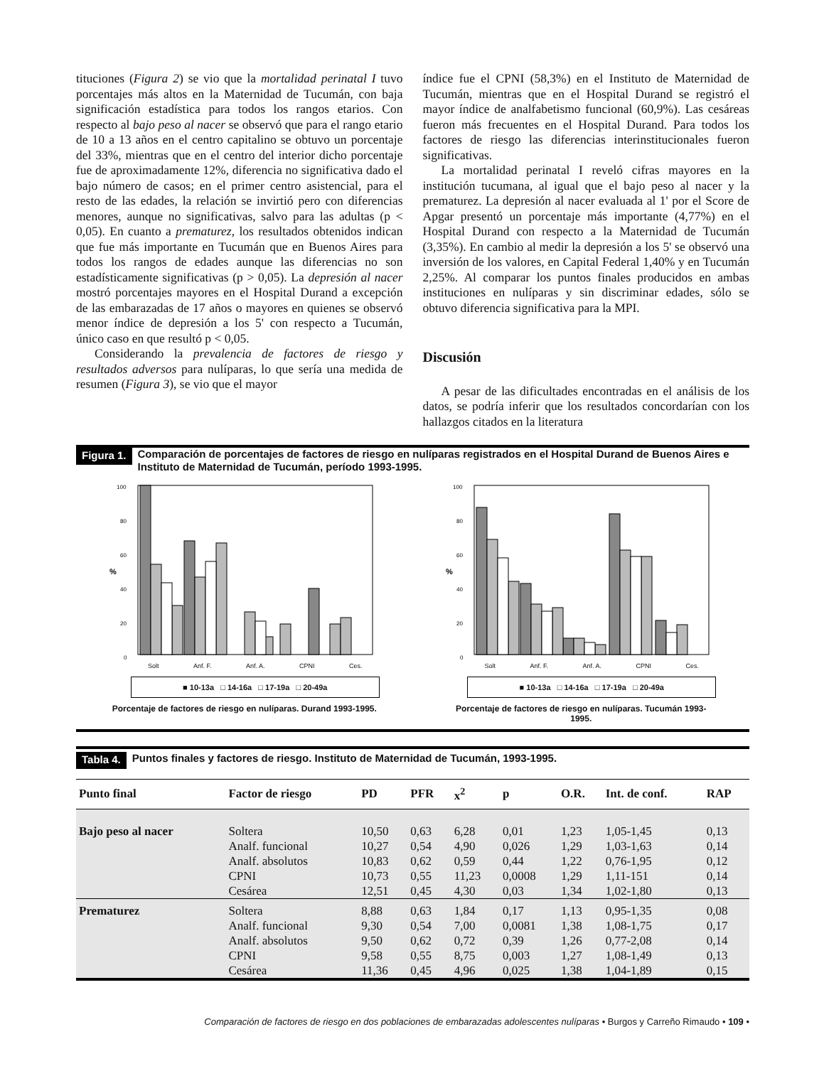tituciones (Figura 2) se vio que la mortalidad perinatal I tuvo porcentajes más altos en la Maternidad de Tucumán, con baja significación estadística para todos los rangos etarios. Con respecto al bajo peso al nacer se observó que para el rango etario de 10 a 13 años en el centro capitalino se obtuvo un porcentaje del 33%, mientras que en el centro del interior dicho porcentaje fue de aproximadamente 12%, diferencia no significativa dado el bajo número de casos; en el primer centro asistencial, para el resto de las edades, la relación se invirtió pero con diferencias menores, aunque no significativas, salvo para las adultas (p < 0,05). En cuanto a prematurez, los resultados obtenidos indican que fue más importante en Tucumán que en Buenos Aires para todos los rangos de edades aunque las diferencias no son estadísticamente significativas (p > 0,05). La depresión al nacer mostró porcentajes mayores en el Hospital Durand a excepción de las embarazadas de 17 años o mayores en quienes se observó menor índice de depresión a los 5' con respecto a Tucumán, único caso en que resultó p < 0,05.
Considerando la prevalencia de factores de riesgo y resultados adversos para nulíparas, lo que sería una medida de resumen (Figura 3), se vio que el mayor
índice fue el CPNI (58,3%) en el Instituto de Maternidad de Tucumán, mientras que en el Hospital Durand se registró el mayor índice de analfabetismo funcional (60,9%). Las cesáreas fueron más frecuentes en el Hospital Durand. Para todos los factores de riesgo las diferencias interinstitucionales fueron significativas.
La mortalidad perinatal I reveló cifras mayores en la institución tucumana, al igual que el bajo peso al nacer y la prematurez. La depresión al nacer evaluada al 1' por el Score de Apgar presentó un porcentaje más importante (4,77%) en el Hospital Durand con respecto a la Maternidad de Tucumán (3,35%). En cambio al medir la depresión a los 5' se observó una inversión de los valores, en Capital Federal 1,40% y en Tucumán 2,25%. Al comparar los puntos finales producidos en ambas instituciones en nulíparas y sin discriminar edades, sólo se obtuvo diferencia significativa para la MPI.
Discusión
A pesar de las dificultades encontradas en el análisis de los datos, se podría inferir que los resultados concordarían con los hallazgos citados en la literatura
Figura 1. Comparación de porcentajes de factores de riesgo en nulíparas registrados en el Hospital Durand de Buenos Aires e Instituto de Maternidad de Tucumán, período 1993-1995.
100
80
60
40
20
0
%
Solt Anf. F. Anf. A. CPNI Ces.
■ 10-13a □ 14-16a □ 17-19a □ 20-49a
Porcentaje de factores de riesgo en nulíparas. Durand 1993-1995.
100
80
60
40
20
0
%
Solt Anf. F. Anf. A. CPNI Ces.
■ 10-13a □ 14-16a □ 17-19a □ 20-49a
Porcentaje de factores de riesgo en nulíparas. Tucumán 1993-1995.
Tabla 4. Puntos finales y factores de riesgo. Instituto de Maternidad de Tucumán, 1993-1995.
| Punto final | Factor de riesgo | PD | PFR | x<sup>2</sup> | p | O.R. | Int. de conf. | RAP |
| --- | --- | --- | --- | --- | --- | --- | --- | --- |
| Bajo peso al nacer | Soltera | 10,50 | 0,63 | 6,28 | 0,01 | 1,23 | 1,05-1,45 | 0,13 |
| | Analf. funcional | 10,27 | 0,54 | 4,90 | 0,026 | 1,29 | 1,03-1,63 | 0,14 |
| | Analf. absolutos | 10,83 | 0,62 | 0,59 | 0,44 | 1,22 | 0,76-1,95 | 0,12 |
| | CPNI | 10,73 | 0,55 | 11,23 | 0,0008 | 1,29 | 1,11-151 | 0,14 |
| | Cesárea | 12,51 | 0,45 | 4,30 | 0,03 | 1,34 | 1,02-1,80 | 0,13 |
| Prematurez | Soltera | 8,88 | 0,63 | 1,84 | 0,17 | 1,13 | 0,95-1,35 | 0,08 |
| | Analf. funcional | 9,30 | 0,54 | 7,00 | 0,0081 | 1,38 | 1,08-1,75 | 0,17 |
| | Analf. absolutos | 9,50 | 0,62 | 0,72 | 0,39 | 1,26 | 0,77-2,08 | 0,14 |
| | CPNI | 9,58 | 0,55 | 8,75 | 0,003 | 1,27 | 1,08-1,49 | 0,13 |
| | Cesárea | 11,36 | 0,45 | 4,96 | 0,025 | 1,38 | 1,04-1,89 | 0,15 |
Comparación de factores de riesgo en dos poblaciones de embarazadas adolescentes nulíparas • Burgos y Carreño Rimaudo • 109 •